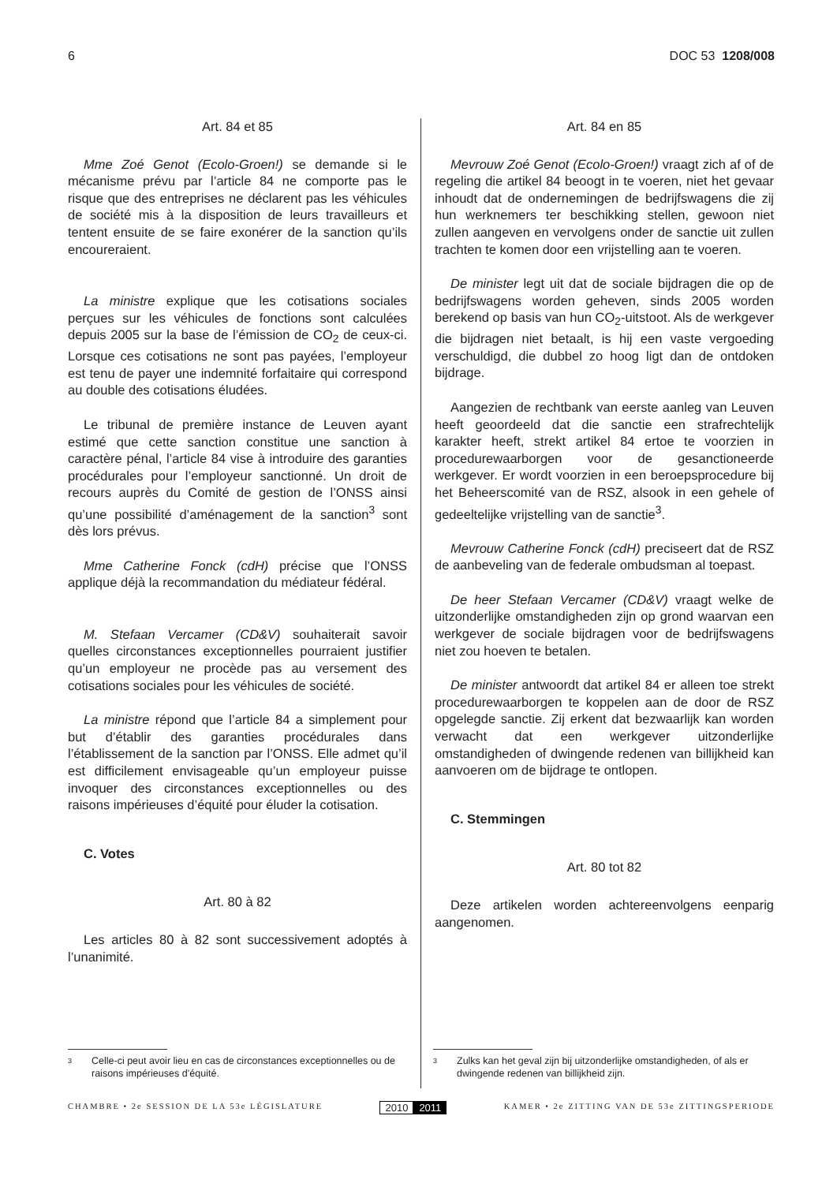6 DOC 53 1208/008
Art. 84 et 85
Mme Zoé Genot (Ecolo-Groen!) se demande si le mécanisme prévu par l’article 84 ne comporte pas le risque que des entreprises ne déclarent pas les véhicules de société mis à la disposition de leurs travailleurs et tentent ensuite de se faire exonérer de la sanction qu’ils encoureraient.
La ministre explique que les cotisations sociales perçues sur les véhicules de fonctions sont calculées depuis 2005 sur la base de l’émission de CO<sub>2</sub> de ceux-ci. Lorsque ces cotisations ne sont pas payées, l’employeur est tenu de payer une indemnité forfaitaire qui correspond au double des cotisations éludées.
Le tribunal de première instance de Leuven ayant estimé que cette sanction constitue une sanction à caractère pénal, l’article 84 vise à introduire des garanties procédurales pour l’employeur sanctionné. Un droit de recours auprès du Comité de gestion de l’ONSS ainsi qu’une possibilité d’aménagement de la sanction<sup>3</sup> sont dès lors prévus.
Mme Catherine Fonck (cdH) précise que l’ONSS applique déjà la recommandation du médiateur fédéral.
M. Stefaan Vercamer (CD&V) souhaiterait savoir quelles circonstances exceptionnelles pourraient justifier qu’un employeur ne procède pas au versement des cotisations sociales pour les véhicules de société.
La ministre répond que l’article 84 a simplement pour but d’établir des garanties procédurales dans l’établissement de la sanction par l’ONSS. Elle admet qu’il est difficilement envisageable qu’un employeur puisse invoquer des circonstances exceptionnelles ou des raisons impérieuses d’équité pour éluder la cotisation.
C. Votes
Art. 80 à 82
Les articles 80 à 82 sont successivement adoptés à l’unanimité.
Art. 84 en 85
Mevrouw Zoé Genot (Ecolo-Groen!) vraagt zich af of de regeling die artikel 84 beoogt in te voeren, niet het gevaar inhoudt dat de ondernemingen de bedrijfswagens die zij hun werknemers ter beschikking stellen, gewoon niet zullen aangeven en vervolgens onder de sanctie uit zullen trachten te komen door een vrijstelling aan te voeren.
De minister legt uit dat de sociale bijdragen die op de bedrijfswagens worden geheven, sinds 2005 worden berekend op basis van hun CO<sub>2</sub>-uitstoot. Als de werkgever die bijdragen niet betaalt, is hij een vaste vergoeding verschuldigd, die dubbel zo hoog ligt dan de ontdoken bijdrage.
Aangezien de rechtbank van eerste aanleg van Leuven heeft geoordeeld dat die sanctie een strafrechtelijk karakter heeft, strekt artikel 84 ertoe te voorzien in procedurewaarborgen voor de gesanctioneerde werkgever. Er wordt voorzien in een beroepsprocedure bij het Beheerscomité van de RSZ, alsook in een gehele of gedeeltelijke vrijstelling van de sanctie<sup>3</sup>.
Mevrouw Catherine Fonck (cdH) preciseert dat de RSZ de aanbeveling van de federale ombudsman al toepast.
De heer Stefaan Vercamer (CD&V) vraagt welke de uitzonderlijke omstandigheden zijn op grond waarvan een werkgever de sociale bijdragen voor de bedrijfswagens niet zou hoeven te betalen.
De minister antwoordt dat artikel 84 er alleen toe strekt procedurewaarborgen te koppelen aan de door de RSZ opgelegde sanctie. Zij erkent dat bezwaarlijk kan worden verwacht dat een werkgever uitzonderlijke omstandigheden of dwingende redenen van billijkheid kan aanvoeren om de bijdrage te ontlopen.
C. Stemmingen
Art. 80 tot 82
Deze artikelen worden achtereenvolgens eenparig aangenomen.
3 Celle-ci peut avoir lieu en cas de circonstances exceptionnelles ou de raisons impérieuses d’équité.
3 Zulks kan het geval zijn bij uitzonderlijke omstandigheden, of als er dwingende redenen van billijkheid zijn.
CHAMBRE • 2e SESSION DE LA 53e LÉGISLATURE 2010 2011 KAMER • 2e ZITTING VAN DE 53e ZITTINGSPERIODE